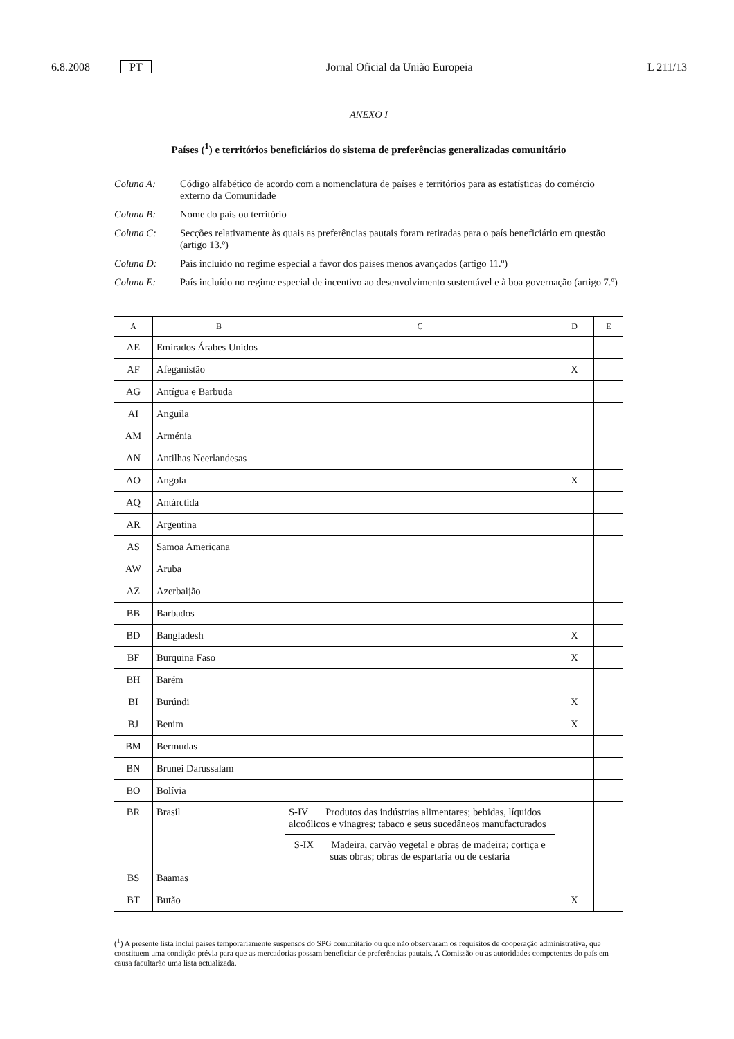6.8.2008 PT Jornal Oficial da União Europeia L 211/13
ANEXO I
Países (<sup>1</sup>) e territórios beneficiários do sistema de preferências generalizadas comunitário
Coluna A: Código alfabético de acordo com a nomenclatura de países e territórios para as estatísticas do comércio externo da Comunidade
Coluna B: Nome do país ou território
Coluna C: Secções relativamente às quais as preferências pautais foram retiradas para o país beneficiário em questão (artigo 13.º)
Coluna D: País incluído no regime especial a favor dos países menos avançados (artigo 11.º)
Coluna E: País incluído no regime especial de incentivo ao desenvolvimento sustentável e à boa governação (artigo 7.º)
| A | B | C | D | E |
| --- | --- | --- | --- | --- |
| AE | Emirados Árabes Unidos | | | |
| AF | Afeganistão | | X | |
| AG | Antígua e Barbuda | | | |
| AI | Anguila | | | |
| AM | Arménia | | | |
| AN | Antilhas Neerlandesas | | | |
| AO | Angola | | X | |
| AQ | Antárctida | | | |
| AR | Argentina | | | |
| AS | Samoa Americana | | | |
| AW | Aruba | | | |
| AZ | Azerbaijão | | | |
| BB | Barbados | | | |
| BD | Bangladesh | | X | |
| BF | Burquina Faso | | X | |
| BH | Barém | | | |
| BI | Burúndi | | X | |
| BJ | Benim | | X | |
| BM | Bermudas | | | |
| BN | Brunei Darussalam | | | |
| BO | Bolívia | | | |
| BR | Brasil | S-IV Produtos das indústrias alimentares; bebidas, líquidos alcoólicos e vinagres; tabaco e seus sucedâneos manufacturados | | |
| | | S-IX Madeira, carvão vegetal e obras de madeira; cortiça e suas obras; obras de espartaria ou de cestaria | | |
| BS | Baamas | | | |
| BT | Butão | | X | |
(<sup>1</sup>) A presente lista inclui países temporariamente suspensos do SPG comunitário ou que não observaram os requisitos de cooperação administrativa, que constituem uma condição prévia para que as mercadorias possam beneficiar de preferências pautais. A Comissão ou as autoridades competentes do país em causa facultarão uma lista actualizada.